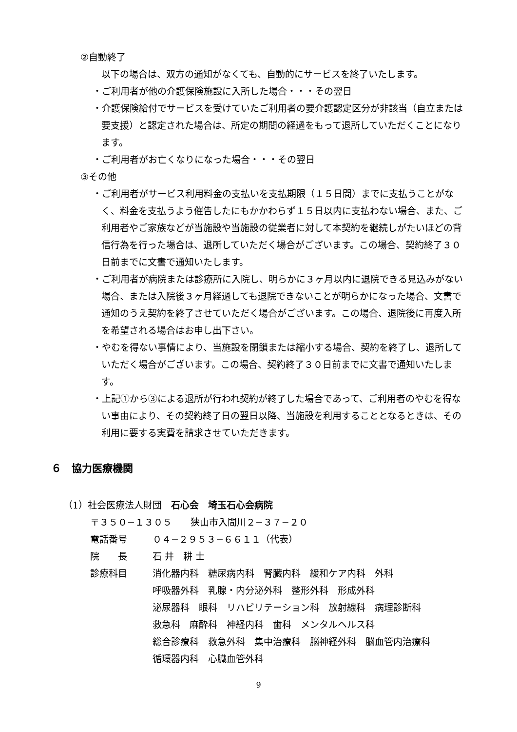②自動終了
以下の場合は、双方の通知がなくても、自動的にサービスを終了いたします。
・ご利用者が他の介護保険施設に入所した場合・・・その翌日
・介護保険給付でサービスを受けていたご利用者の要介護認定区分が非該当（自立または要支援）と認定された場合は、所定の期間の経過をもって退所していただくことになります。
・ご利用者がお亡くなりになった場合・・・その翌日
③その他
・ご利用者がサービス利用料金の支払いを支払期限（１５日間）までに支払うことがなく、料金を支払うよう催告したにもかかわらず１５日以内に支払わない場合、また、ご利用者やご家族などが当施設や当施設の従業者に対して本契約を継続しがたいほどの背信行為を行った場合は、退所していただく場合がございます。この場合、契約終了３０日前までに文書で通知いたします。
・ご利用者が病院または診療所に入院し、明らかに３ヶ月以内に退院できる見込みがない場合、または入院後３ヶ月経過しても退院できないことが明らかになった場合、文書で通知のうえ契約を終了させていただく場合がございます。この場合、退院後に再度入所を希望される場合はお申し出下さい。
・やむを得ない事情により、当施設を閉鎖または縮小する場合、契約を終了し、退所していただく場合がございます。この場合、契約終了３０日前までに文書で通知いたします。
・上記①から③による退所が行われ契約が終了した場合であって、ご利用者のやむを得ない事由により、その契約終了日の翌日以降、当施設を利用することとなるときは、その利用に要する実費を請求させていただきます。
６　協力医療機関
（1）社会医療法人財団　石心会　埼玉石心会病院
〒３５０−１３０５　　狭山市入間川２−３７−２０
電話番号 ０４−２９５３−６６１１（代表）
院　　長 石 井　耕 士
診療科目 消化器内科　糖尿病内科　腎臓内科　緩和ケア内科　外科
呼吸器外科　乳腺・内分泌外科　整形外科　形成外科
泌尿器科　眼科　リハビリテーション科　放射線科　病理診断科
救急科　麻酔科　神経内科　歯科　メンタルヘルス科
総合診療科　救急外科　集中治療科　脳神経外科　脳血管内治療科
循環器内科　心臓血管外科
9